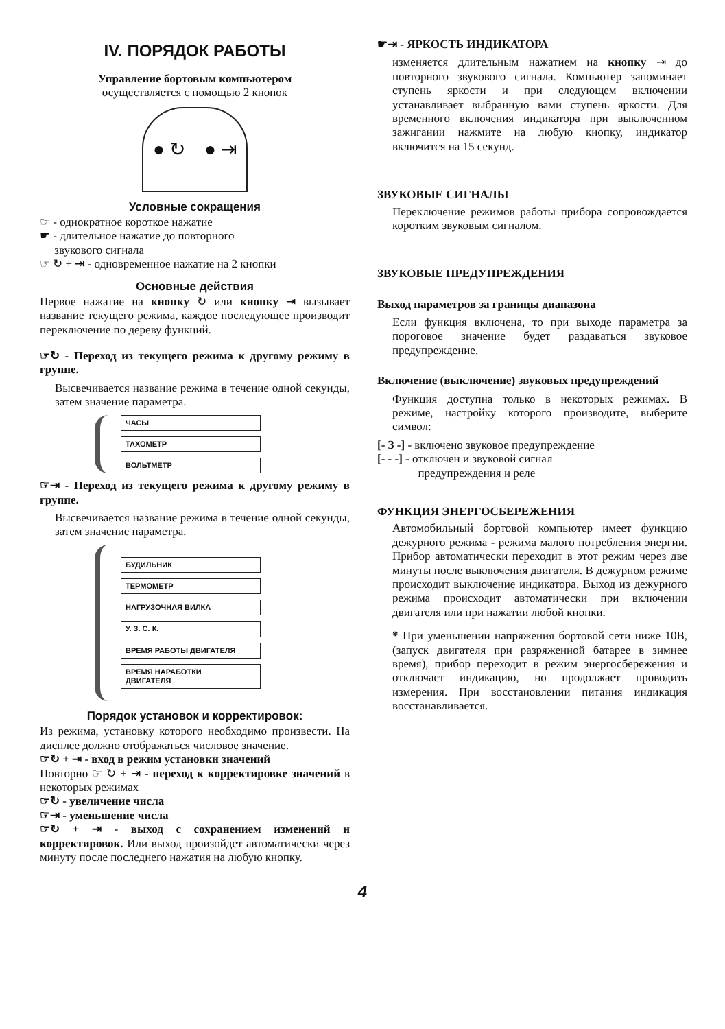IV. ПОРЯДОК РАБОТЫ
Управление бортовым компьютером
осуществляется с помощью 2 кнопок
● ↻ ● ⇥
Условные сокращения
☞ - однократное короткое нажатие
☛ - длительное нажатие до повторного
звукового сигнала
☞ ↻ + ⇥ - одновременное нажатие на 2 кнопки
Основные действия
Первое нажатие на кнопку ↻ или кнопку ⇥ вызывает название текущего режима, каждое последующее производит переключение по дереву функций.
☞↻ - Переход из текущего режима к другому режиму в группе.
Высвечивается название режима в течение одной секунды, затем значение параметра.
ЧАСЫ
ТАХОМЕТР
ВОЛЬТМЕТР
☞⇥ - Переход из текущего режима к другому режиму в группе.
Высвечивается название режима в течение одной секунды, затем значение параметра.
БУДИЛЬНИК
ТЕРМОМЕТР
НАГРУЗОЧНАЯ ВИЛКА
У. З. С. К.
ВРЕМЯ РАБОТЫ ДВИГАТЕЛЯ
ВРЕМЯ НАРАБОТКИ
ДВИГАТЕЛЯ
Порядок установок и корректировок:
Из режима, установку которого необходимо произвести. На дисплее должно отображаться числовое значение.
☞↻ + ⇥ - вход в режим установки значений
Повторно ☞ ↻ + ⇥ - переход к корректировке значений в некоторых режимах
☞↻ - увеличение числа
☞⇥ - уменьшение числа
☞↻ + ⇥ - выход с сохранением изменений и корректировок. Или выход произойдет автоматически через минуту после последнего нажатия на любую кнопку.
☛⇥ - ЯРКОСТЬ ИНДИКАТОРА
изменяется длительным нажатием на кнопку ⇥ до повторного звукового сигнала. Компьютер запоминает ступень яркости и при следующем включении устанавливает выбранную вами ступень яркости. Для временного включения индикатора при выключенном зажигании нажмите на любую кнопку, индикатор включится на 15 секунд.
ЗВУКОВЫЕ СИГНАЛЫ
Переключение режимов работы прибора сопровождается коротким звуковым сигналом.
ЗВУКОВЫЕ ПРЕДУПРЕЖДЕНИЯ
Выход параметров за границы диапазона
Если функция включена, то при выходе параметра за пороговое значение будет раздаваться звуковое предупреждение.
Включение (выключение) звуковых предупреждений
Функция доступна только в некоторых режимах. В режиме, настройку которого производите, выберите символ:
[- З -] - включено звуковое предупреждение
[- - -] - отключен и звуковой сигнал
предупреждения и реле
ФУНКЦИЯ ЭНЕРГОСБЕРЕЖЕНИЯ
Автомобильный бортовой компьютер имеет функцию дежурного режима - режима малого потребления энергии. Прибор автоматически переходит в этот режим через две минуты после выключения двигателя. В дежурном режиме происходит выключение индикатора. Выход из дежурного режима происходит автоматически при включении двигателя или при нажатии любой кнопки.
* При уменьшении напряжения бортовой сети ниже 10В, (запуск двигателя при разряженной батарее в зимнее время), прибор переходит в режим энергосбережения и отключает индикацию, но продолжает проводить измерения. При восстановлении питания индикация восстанавливается.
4